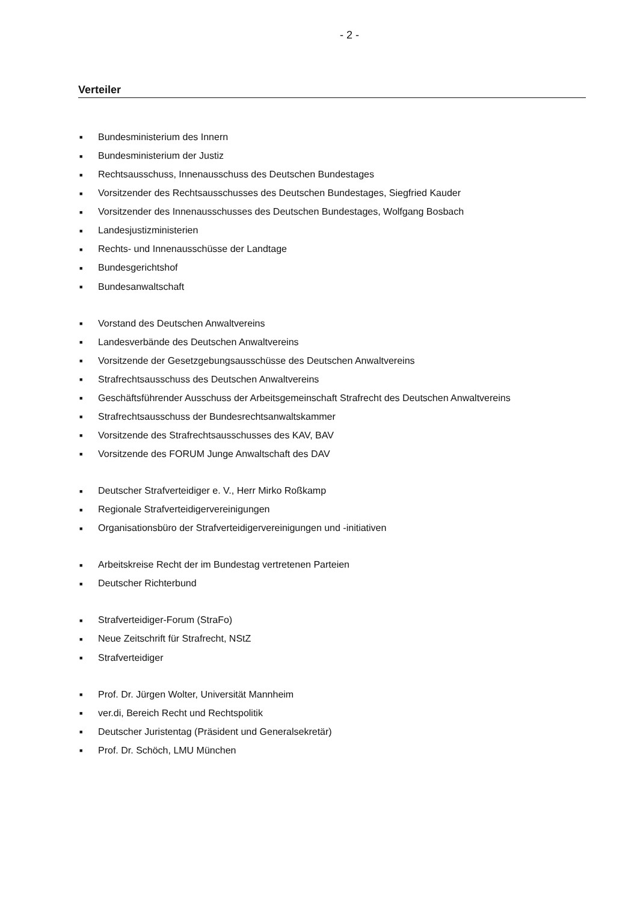- 2 -
Verteiler
■ Bundesministerium des Innern
■ Bundesministerium der Justiz
■ Rechtsausschuss, Innenausschuss des Deutschen Bundestages
■ Vorsitzender des Rechtsausschusses des Deutschen Bundestages, Siegfried Kauder
■ Vorsitzender des Innenausschusses des Deutschen Bundestages, Wolfgang Bosbach
■ Landesjustizministerien
■ Rechts- und Innenausschüsse der Landtage
■ Bundesgerichtshof
■ Bundesanwaltschaft
■ Vorstand des Deutschen Anwaltvereins
■ Landesverbände des Deutschen Anwaltvereins
■ Vorsitzende der Gesetzgebungsausschüsse des Deutschen Anwaltvereins
■ Strafrechtsausschuss des Deutschen Anwaltvereins
■ Geschäftsführender Ausschuss der Arbeitsgemeinschaft Strafrecht des Deutschen Anwaltvereins
■ Strafrechtsausschuss der Bundesrechtsanwaltskammer
■ Vorsitzende des Strafrechtsausschusses des KAV, BAV
■ Vorsitzende des FORUM Junge Anwaltschaft des DAV
■ Deutscher Strafverteidiger e. V., Herr Mirko Roßkamp
■ Regionale Strafverteidigervereinigungen
■ Organisationsbüro der Strafverteidigervereinigungen und -initiativen
■ Arbeitskreise Recht der im Bundestag vertretenen Parteien
■ Deutscher Richterbund
■ Strafverteidiger-Forum (StraFo)
■ Neue Zeitschrift für Strafrecht, NStZ
■ Strafverteidiger
■ Prof. Dr. Jürgen Wolter, Universität Mannheim
■ ver.di, Bereich Recht und Rechtspolitik
■ Deutscher Juristentag (Präsident und Generalsekretär)
■ Prof. Dr. Schöch, LMU München